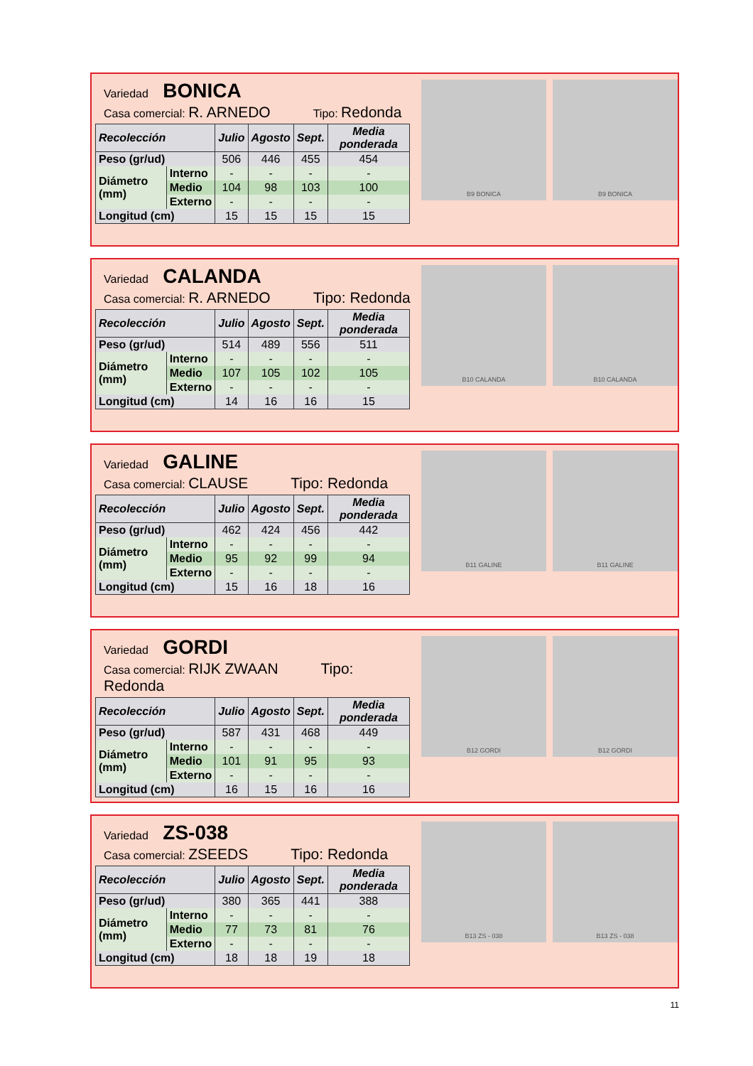Variedad BONICA
Casa comercial: R. ARNEDO Tipo: Redonda
| Recolección | | Julio | Agosto | Sept. | Media ponderada |
| --- | --- | --- | --- | --- | --- |
| Peso (gr/ud) | | 506 | 446 | 455 | 454 |
| Diámetro (mm) | Interno | - | - | - | - |
| | Medio | 104 | 98 | 103 | 100 |
| | Externo | - | - | - | - |
| Longitud (cm) | | 15 | 15 | 15 | 15 |
B9 BONICA B9 BONICA
Variedad CALANDA
Casa comercial: R. ARNEDO Tipo: Redonda
| Recolección | | Julio | Agosto | Sept. | Media ponderada |
| --- | --- | --- | --- | --- | --- |
| Peso (gr/ud) | | 514 | 489 | 556 | 511 |
| Diámetro (mm) | Interno | - | - | - | - |
| | Medio | 107 | 105 | 102 | 105 |
| | Externo | - | - | - | - |
| Longitud (cm) | | 14 | 16 | 16 | 15 |
B10 CALANDA B10 CALANDA
Variedad GALINE
Casa comercial: CLAUSE Tipo: Redonda
| Recolección | | Julio | Agosto | Sept. | Media ponderada |
| --- | --- | --- | --- | --- | --- |
| Peso (gr/ud) | | 462 | 424 | 456 | 442 |
| Diámetro (mm) | Interno | - | - | - | - |
| | Medio | 95 | 92 | 99 | 94 |
| | Externo | - | - | - | - |
| Longitud (cm) | | 15 | 16 | 18 | 16 |
B11 GALINE B11 GALINE
Variedad GORDI
Casa comercial: RIJK ZWAAN Tipo: Redonda
| Recolección | | Julio | Agosto | Sept. | Media ponderada |
| --- | --- | --- | --- | --- | --- |
| Peso (gr/ud) | | 587 | 431 | 468 | 449 |
| Diámetro (mm) | Interno | - | - | - | - |
| | Medio | 101 | 91 | 95 | 93 |
| | Externo | - | - | - | - |
| Longitud (cm) | | 16 | 15 | 16 | 16 |
B12 GORDI B12 GORDI
Variedad ZS-038
Casa comercial: ZSEEDS Tipo: Redonda
| Recolección | | Julio | Agosto | Sept. | Media ponderada |
| --- | --- | --- | --- | --- | --- |
| Peso (gr/ud) | | 380 | 365 | 441 | 388 |
| Diámetro (mm) | Interno | - | - | - | - |
| | Medio | 77 | 73 | 81 | 76 |
| | Externo | - | - | - | - |
| Longitud (cm) | | 18 | 18 | 19 | 18 |
B13 ZS - 038 B13 ZS - 038
11